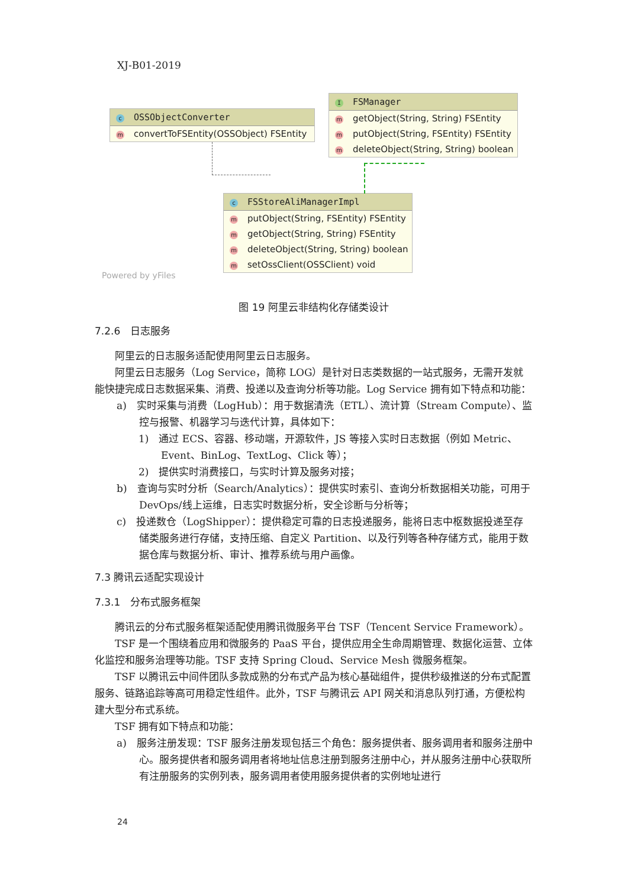XJ-B01-2019
c OSSObjectConverter
mconvertToFSEntity(OSSObject) FSEntity
I FSManager
mgetObject(String, String) FSEntity
mputObject(String, FSEntity) FSEntity
mdeleteObject(String, String) boolean
c FSStoreAliManagerImpl
mputObject(String, FSEntity) FSEntity
mgetObject(String, String) FSEntity
mdeleteObject(String, String) boolean
msetOssClient(OSSClient) void
Powered by yFiles
图 19 阿里云非结构化存储类设计
7.2.6　日志服务
阿里云的日志服务适配使用阿里云日志服务。
阿里云日志服务（Log Service，简称 LOG）是针对日志类数据的一站式服务，无需开发就能快捷完成日志数据采集、消费、投递以及查询分析等功能。Log Service 拥有如下特点和功能：
a)　实时采集与消费（LogHub）：用于数据清洗（ETL）、流计算（Stream Compute）、监控与报警、机器学习与迭代计算，具体如下：
1)　通过 ECS、容器、移动端，开源软件，JS 等接入实时日志数据（例如 Metric、Event、BinLog、TextLog、Click 等）；
2)　提供实时消费接口，与实时计算及服务对接；
b)　查询与实时分析（Search/Analytics）：提供实时索引、查询分析数据相关功能，可用于 DevOps/线上运维，日志实时数据分析，安全诊断与分析等；
c)　投递数仓（LogShipper）：提供稳定可靠的日志投递服务，能将日志中枢数据投递至存储类服务进行存储，支持压缩、自定义 Partition、以及行列等各种存储方式，能用于数据仓库与数据分析、审计、推荐系统与用户画像。
7.3 腾讯云适配实现设计
7.3.1　分布式服务框架
腾讯云的分布式服务框架适配使用腾讯微服务平台 TSF（Tencent Service Framework）。
TSF 是一个围绕着应用和微服务的 PaaS 平台，提供应用全生命周期管理、数据化运营、立体化监控和服务治理等功能。TSF 支持 Spring Cloud、Service Mesh 微服务框架。
TSF 以腾讯云中间件团队多款成熟的分布式产品为核心基础组件，提供秒级推送的分布式配置服务、链路追踪等高可用稳定性组件。此外，TSF 与腾讯云 API 网关和消息队列打通，方便松构建大型分布式系统。
TSF 拥有如下特点和功能：
a)　服务注册发现：TSF 服务注册发现包括三个角色：服务提供者、服务调用者和服务注册中心。服务提供者和服务调用者将地址信息注册到服务注册中心，并从服务注册中心获取所有注册服务的实例列表，服务调用者使用服务提供者的实例地址进行
24